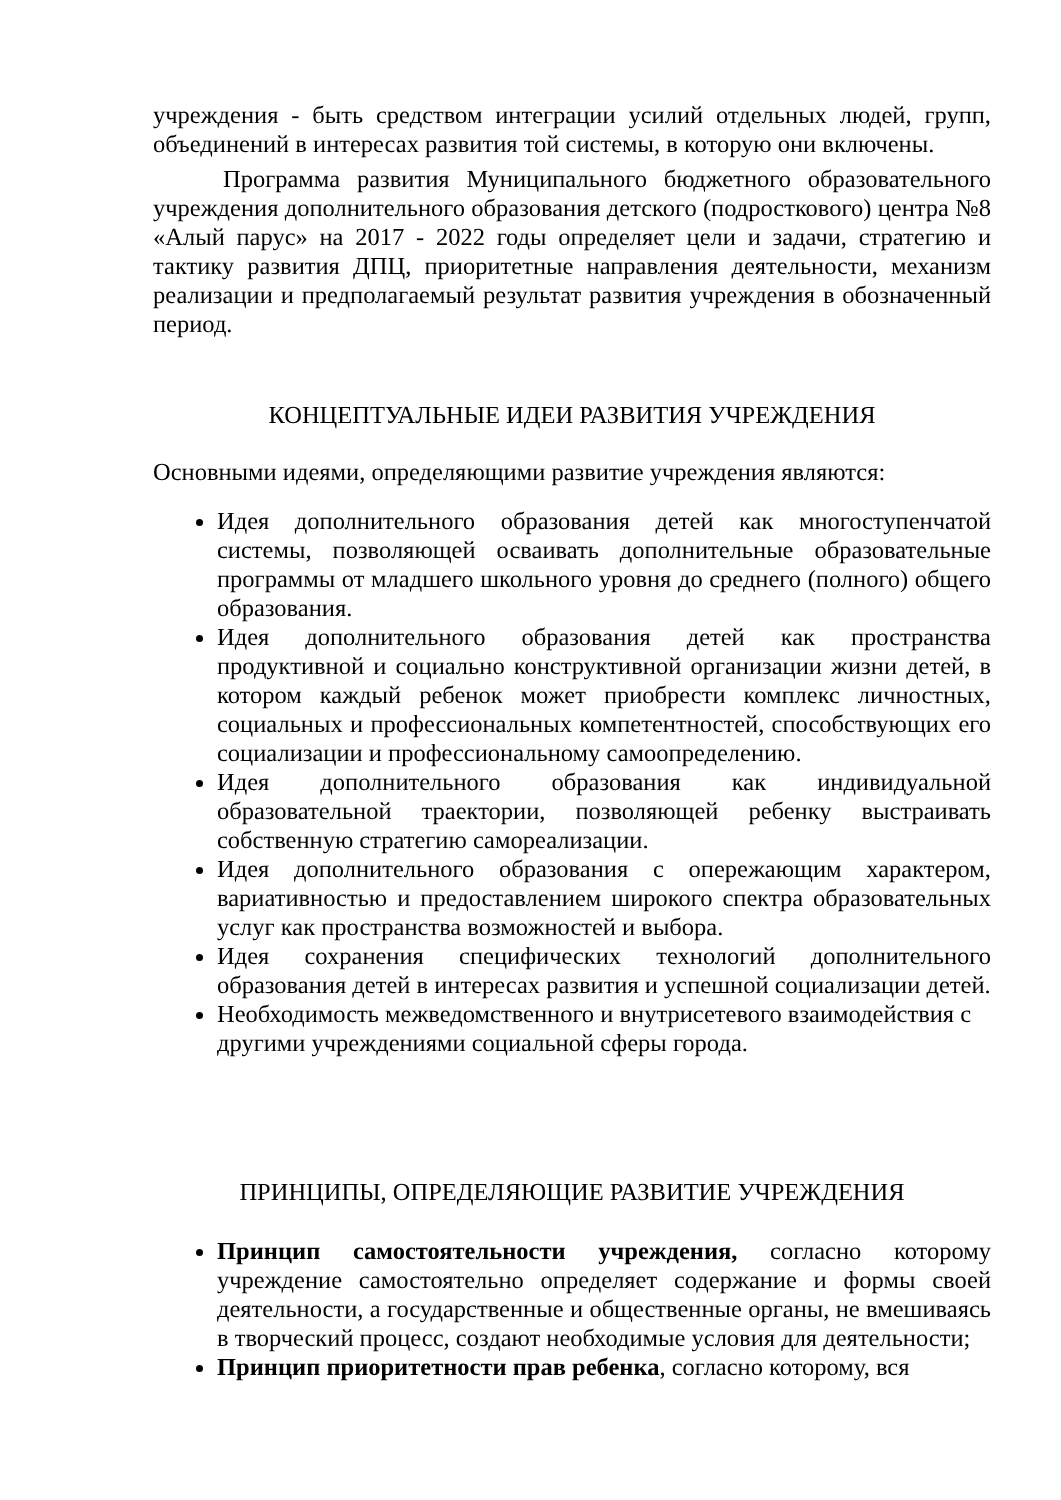учреждения - быть средством интеграции усилий отдельных людей, групп, объединений в интересах развития той системы, в которую они включены.
Программа развития Муниципального бюджетного образовательного учреждения дополнительного образования детского (подросткового) центра №8 «Алый парус» на 2017 - 2022 годы определяет цели и задачи, стратегию и тактику развития ДПЦ, приоритетные направления деятельности, механизм реализации и предполагаемый результат развития учреждения в обозначенный период.
КОНЦЕПТУАЛЬНЫЕ ИДЕИ РАЗВИТИЯ УЧРЕЖДЕНИЯ
Основными идеями, определяющими развитие учреждения являются:
Идея дополнительного образования детей как многоступенчатой системы, позволяющей осваивать дополнительные образовательные программы от младшего школьного уровня до среднего (полного) общего образования.
Идея дополнительного образования детей как пространства продуктивной и социально конструктивной организации жизни детей, в котором каждый ребенок может приобрести комплекс личностных, социальных и профессиональных компетентностей, способствующих его социализации и профессиональному самоопределению.
Идея дополнительного образования как индивидуальной образовательной траектории, позволяющей ребенку выстраивать собственную стратегию самореализации.
Идея дополнительного образования с опережающим характером, вариативностью и предоставлением широкого спектра образовательных услуг как пространства возможностей и выбора.
Идея сохранения специфических технологий дополнительного образования детей в интересах развития и успешной социализации детей.
Необходимость межведомственного и внутрисетевого взаимодействия с другими учреждениями социальной сферы города.
ПРИНЦИПЫ, ОПРЕДЕЛЯЮЩИЕ РАЗВИТИЕ УЧРЕЖДЕНИЯ
Принцип самостоятельности учреждения, согласно которому учреждение самостоятельно определяет содержание и формы своей деятельности, а государственные и общественные органы, не вмешиваясь в творческий процесс, создают необходимые условия для деятельности;
Принцип приоритетности прав ребенка, согласно которому, вся